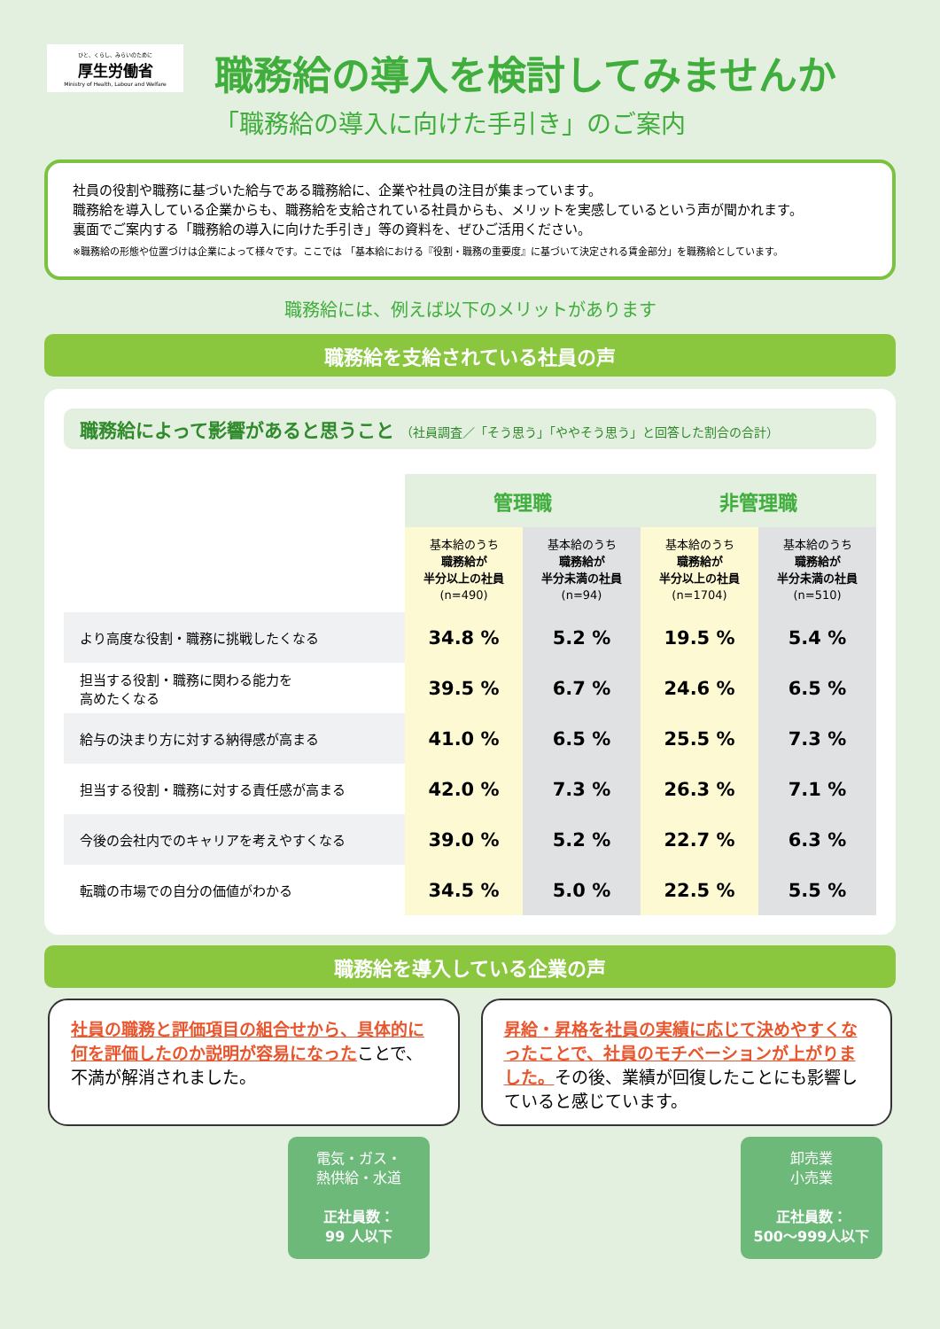ひと、くらし、みらいのために
厚生労働省
Ministry of Health, Labour and Welfare
職務給の導入を検討してみませんか
「職務給の導入に向けた手引き」のご案内
社員の役割や職務に基づいた給与である職務給に、企業や社員の注目が集まっています。
職務給を導入している企業からも、職務給を支給されている社員からも、メリットを実感しているという声が聞かれます。
裏面でご案内する「職務給の導入に向けた手引き」等の資料を、ぜひご活用ください。
※職務給の形態や位置づけは企業によって様々です。ここでは 「基本給における『役割・職務の重要度』に基づいて決定される賃金部分」を職務給としています。
職務給には、例えば以下のメリットがあります
職務給を支給されている社員の声
職務給によって影響があると思うこと （社員調査／「そう思う」「ややそう思う」と回答した割合の合計）
| | 管理職 | | 非管理職 | |
| --- | --- | --- | --- | --- |
| | 基本給のうち 職務給が 半分以上の社員 (n=490) | 基本給のうち 職務給が 半分未満の社員 (n=94) | 基本給のうち 職務給が 半分以上の社員 (n=1704) | 基本給のうち 職務給が 半分未満の社員 (n=510) |
| より高度な役割・職務に挑戦したくなる | 34.8 % | 5.2 % | 19.5 % | 5.4 % |
| 担当する役割・職務に関わる能力を 高めたくなる | 39.5 % | 6.7 % | 24.6 % | 6.5 % |
| 給与の決まり方に対する納得感が高まる | 41.0 % | 6.5 % | 25.5 % | 7.3 % |
| 担当する役割・職務に対する責任感が高まる | 42.0 % | 7.3 % | 26.3 % | 7.1 % |
| 今後の会社内でのキャリアを考えやすくなる | 39.0 % | 5.2 % | 22.7 % | 6.3 % |
| 転職の市場での自分の価値がわかる | 34.5 % | 5.0 % | 22.5 % | 5.5 % |
職務給を導入している企業の声
社員の職務と評価項目の組合せから、具体的に何を評価したのか説明が容易になったことで、不満が解消されました。
昇給・昇格を社員の実績に応じて決めやすくなったことで、社員のモチベーションが上がりました。その後、業績が回復したことにも影響していると感じています。
電気・ガス・
熱供給・水道
正社員数：
99 人以下
卸売業
小売業
正社員数：
500〜999人以下